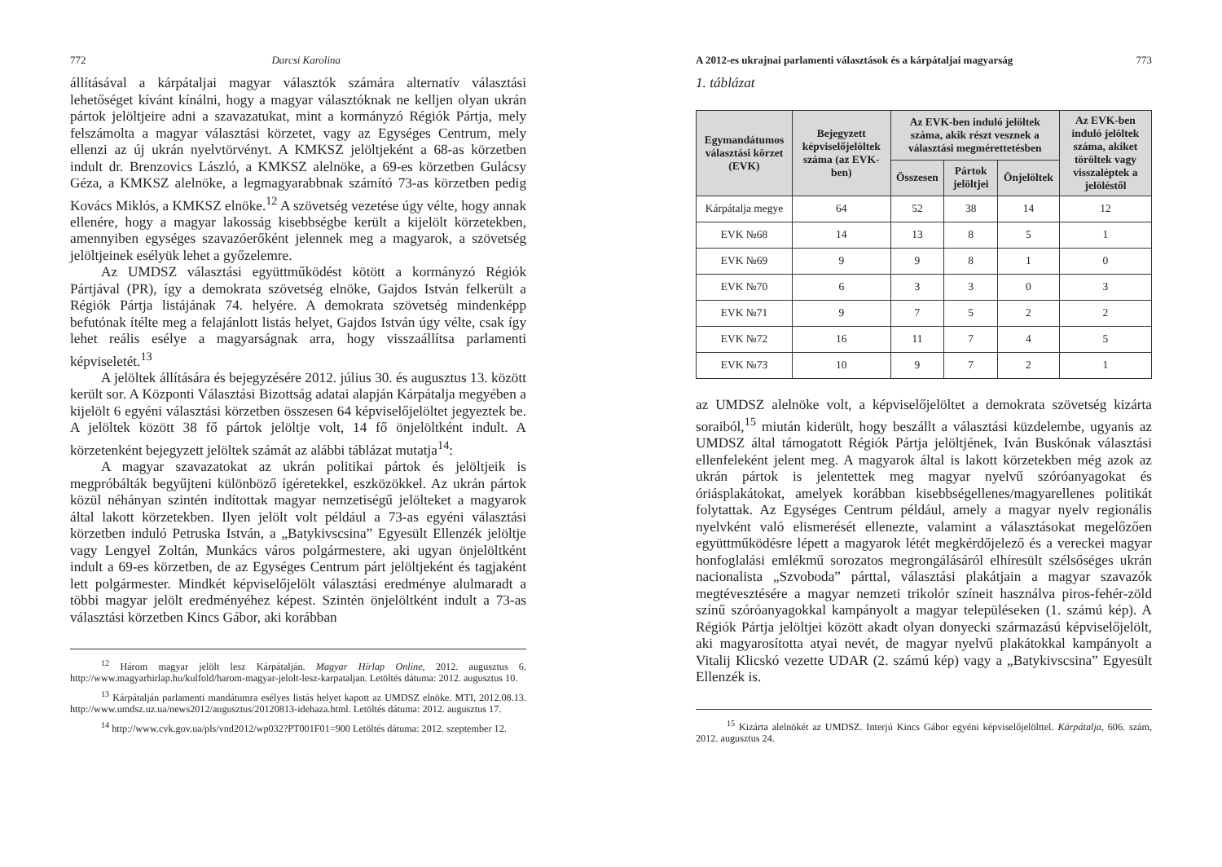772 Darcsi Karolina
állításával a kárpátaljai magyar választók számára alternatív választási lehetőséget kívánt kínálni, hogy a magyar választóknak ne kelljen olyan ukrán pártok jelöltjeire adni a szavazatukat, mint a kormányzó Régiók Pártja, mely felszámolta a magyar választási körzetet, vagy az Egységes Centrum, mely ellenzi az új ukrán nyelvtörvényt. A KMKSZ jelöltjeként a 68-as körzetben indult dr. Brenzovics László, a KMKSZ alelnöke, a 69-es körzetben Gulácsy Géza, a KMKSZ alelnöke, a legmagyarabbnak számító 73-as körzetben pedig Kovács Miklós, a KMKSZ elnöke.<sup>12</sup> A szövetség vezetése úgy vélte, hogy annak ellenére, hogy a magyar lakosság kisebbségbe került a kijelölt körzetekben, amennyiben egységes szavazóerőként jelennek meg a magyarok, a szövetség jelöltjeinek esélyük lehet a győzelemre.
Az UMDSZ választási együttműködést kötött a kormányzó Régiók Pártjával (PR), így a demokrata szövetség elnöke, Gajdos István felkerült a Régiók Pártja listájának 74. helyére. A demokrata szövetség mindenképp befutónak ítélte meg a felajánlott listás helyet, Gajdos István úgy vélte, csak így lehet reális esélye a magyarságnak arra, hogy visszaállítsa parlamenti képviseletét.<sup>13</sup>
A jelöltek állítására és bejegyzésére 2012. július 30. és augusztus 13. között került sor. A Központi Választási Bizottság adatai alapján Kárpátalja megyében a kijelölt 6 egyéni választási körzetben összesen 64 képviselőjelöltet jegyeztek be. A jelöltek között 38 fő pártok jelöltje volt, 14 fő önjelöltként indult. A körzetenként bejegyzett jelöltek számát az alábbi táblázat mutatja<sup>14</sup>:
A magyar szavazatokat az ukrán politikai pártok és jelöltjeik is megpróbálták begyűjteni különböző ígéretekkel, eszközökkel. Az ukrán pártok közül néhányan szintén indítottak magyar nemzetiségű jelölteket a magyarok által lakott körzetekben. Ilyen jelölt volt például a 73-as egyéni választási körzetben induló Petruska István, a „Batykivscsina” Egyesült Ellenzék jelöltje vagy Lengyel Zoltán, Munkács város polgármestere, aki ugyan önjelöltként indult a 69-es körzetben, de az Egységes Centrum párt jelöltjeként és tagjaként lett polgármester. Mindkét képviselőjelölt választási eredménye alulmaradt a többi magyar jelölt eredményéhez képest. Szintén önjelöltként indult a 73-as választási körzetben Kincs Gábor, aki korábban
<sup>12</sup> Három magyar jelölt lesz Kárpátalján. Magyar Hírlap Online, 2012. augusztus 6. http://www.magyarhirlap.hu/kulfold/harom-magyar-jelolt-lesz-karpataljan. Letöltés dátuma: 2012. augusztus 10.
<sup>13</sup> Kárpátalján parlamenti mandátumra esélyes listás helyet kapott az UMDSZ elnöke. MTI, 2012.08.13. http://www.umdsz.uz.ua/news2012/augusztus/20120813-idehaza.html. Letöltés dátuma: 2012. augusztus 17.
<sup>14</sup> http://www.cvk.gov.ua/pls/vnd2012/wp032?PT001F01=900 Letöltés dátuma: 2012. szeptember 12.
A 2012-es ukrajnai parlamenti választások és a kárpátaljai magyarság 773
1. táblázat
| Egymandátumos választási körzet (EVK) | Bejegyzett képviselőjelöltek száma (az EVK-ben) | Az EVK-ben induló jelöltek száma, akik részt vesznek a választási megmérettetésben | | | Az EVK-ben induló jelöltek száma, akiket töröltek vagy visszaléptek a jelöléstől |
| --- | --- | --- | --- | --- | --- |
| | | Összesen | Pártok jelöltjei | Önjelöltek | |
| Kárpátalja megye | 64 | 52 | 38 | 14 | 12 |
| EVK №68 | 14 | 13 | 8 | 5 | 1 |
| EVK №69 | 9 | 9 | 8 | 1 | 0 |
| EVK №70 | 6 | 3 | 3 | 0 | 3 |
| EVK №71 | 9 | 7 | 5 | 2 | 2 |
| EVK №72 | 16 | 11 | 7 | 4 | 5 |
| EVK №73 | 10 | 9 | 7 | 2 | 1 |
az UMDSZ alelnöke volt, a képviselőjelöltet a demokrata szövetség kizárta soraiból,<sup>15</sup> miután kiderült, hogy beszállt a választási küzdelembe, ugyanis az UMDSZ által támogatott Régiók Pártja jelöltjének, Iván Buskónak választási ellenfeleként jelent meg. A magyarok által is lakott körzetekben még azok az ukrán pártok is jelentettek meg magyar nyelvű szóróanyagokat és óriásplakátokat, amelyek korábban kisebbségellenes/magyarellenes politikát folytattak. Az Egységes Centrum például, amely a magyar nyelv regionális nyelvként való elismerését ellenezte, valamint a választásokat megelőzően együttműködésre lépett a magyarok létét megkérdőjelező és a vereckei magyar honfoglalási emlékmű sorozatos megrongálásáról elhíresült szélsőséges ukrán nacionalista „Szvoboda” párttal, választási plakátjain a magyar szavazók megtévesztésére a magyar nemzeti trikolór színeit használva piros-fehér-zöld színű szóróanyagokkal kampányolt a magyar településeken (1. számú kép). A Régiók Pártja jelöltjei között akadt olyan donyecki származású képviselőjelölt, aki magyarosította atyai nevét, de magyar nyelvű plakátokkal kampányolt a Vitalij Klicskó vezette UDAR (2. számú kép) vagy a „Batykivscsina” Egyesült Ellenzék is.
<sup>15</sup> Kizárta alelnökét az UMDSZ. Interjú Kincs Gábor egyéni képviselőjelölttel. Kárpátalja, 606. szám, 2012. augusztus 24.